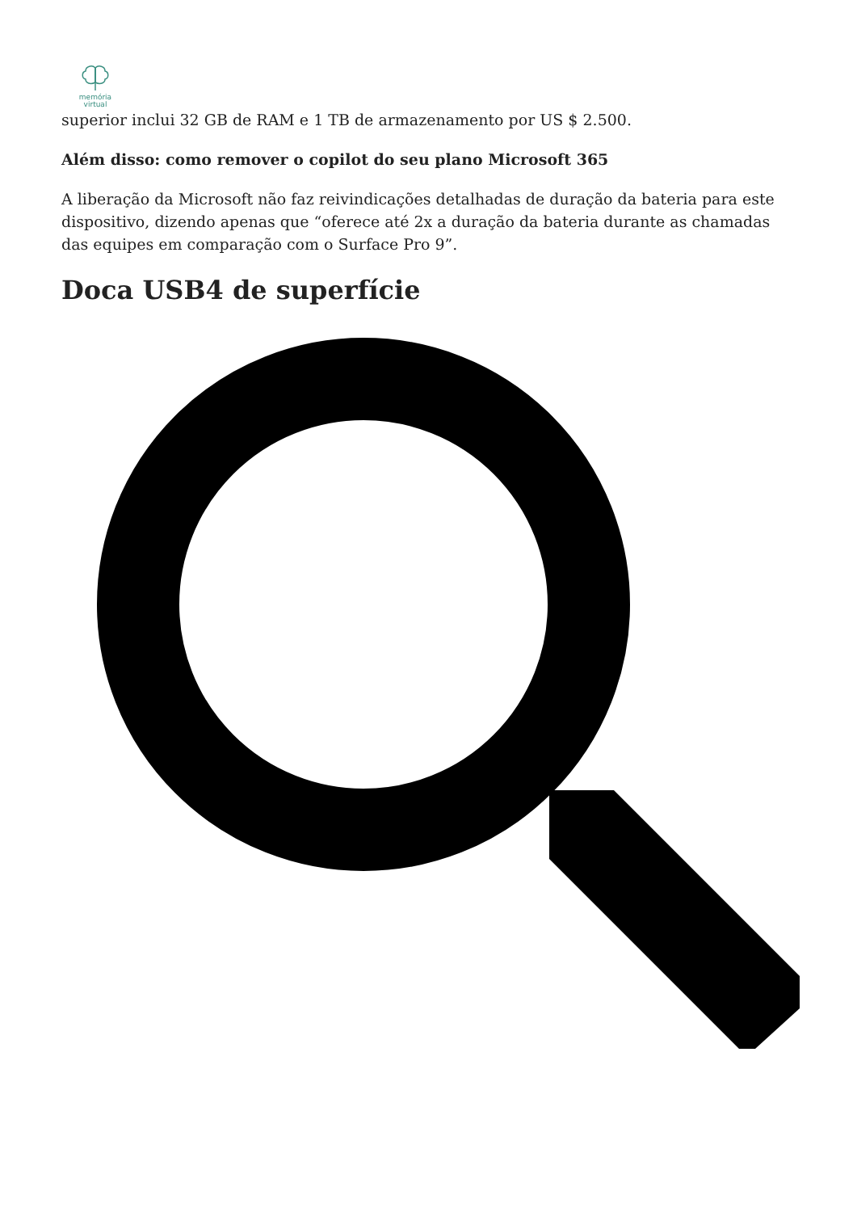memória
virtual
superior inclui 32 GB de RAM e 1 TB de armazenamento por US $ 2.500.
Além disso: como remover o copilot do seu plano Microsoft 365
A liberação da Microsoft não faz reivindicações detalhadas de duração da bateria para este dispositivo, dizendo apenas que “oferece até 2x a duração da bateria durante as chamadas das equipes em comparação com o Surface Pro 9”.
Doca USB4 de superfície